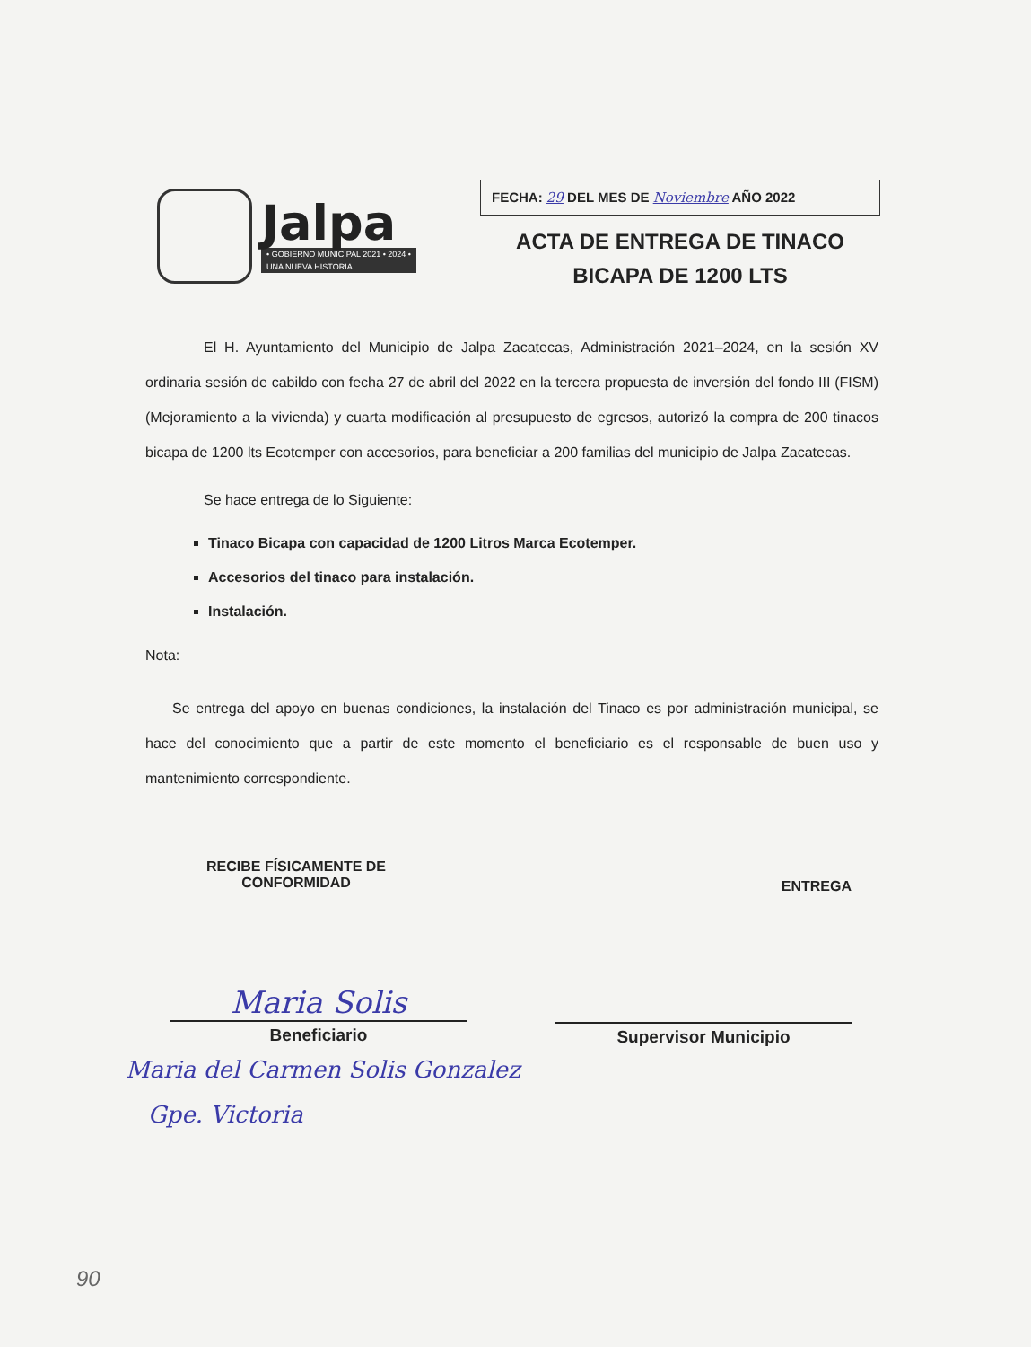Jalpa
• GOBIERNO MUNICIPAL 2021 • 2024 •
UNA NUEVA HISTORIA
FECHA: 29 DEL MES DE Noviembre AÑO 2022
ACTA DE ENTREGA DE TINACO
BICAPA DE 1200 LTS
El H. Ayuntamiento del Municipio de Jalpa Zacatecas, Administración 2021–2024, en la sesión XV ordinaria sesión de cabildo con fecha 27 de abril del 2022 en la tercera propuesta de inversión del fondo III (FISM) (Mejoramiento a la vivienda) y cuarta modificación al presupuesto de egresos, autorizó la compra de 200 tinacos bicapa de 1200 lts Ecotemper con accesorios, para beneficiar a 200 familias del municipio de Jalpa Zacatecas.
Se hace entrega de lo Siguiente:
Tinaco Bicapa con capacidad de 1200 Litros Marca Ecotemper.
Accesorios del tinaco para instalación.
Instalación.
Nota:
Se entrega del apoyo en buenas condiciones, la instalación del Tinaco es por administración municipal, se hace del conocimiento que a partir de este momento el beneficiario es el responsable de buen uso y mantenimiento correspondiente.
RECIBE FÍSICAMENTE DE
CONFORMIDAD
ENTREGA
Maria Solis
Beneficiario
Supervisor Municipio
Maria del Carmen Solis Gonzalez
Gpe. Victoria
90